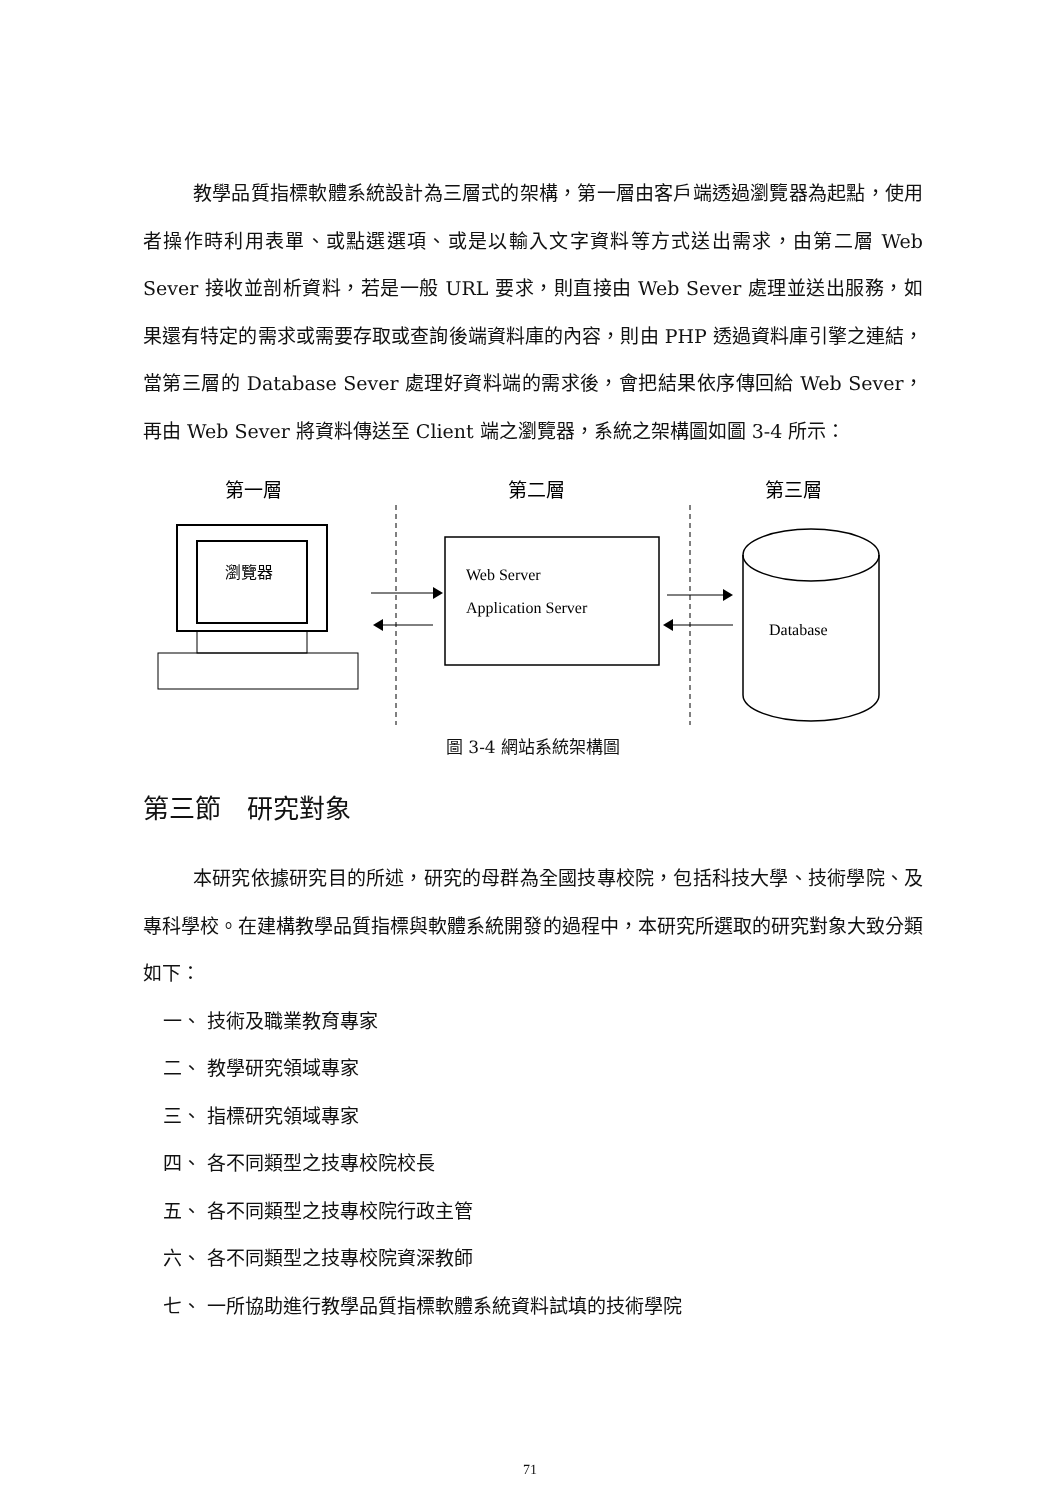教學品質指標軟體系統設計為三層式的架構，第一層由客戶端透過瀏覽器為起點，使用者操作時利用表單、或點選選項、或是以輸入文字資料等方式送出需求，由第二層 Web Sever 接收並剖析資料，若是一般 URL 要求，則直接由 Web Sever 處理並送出服務，如果還有特定的需求或需要存取或查詢後端資料庫的內容，則由 PHP 透過資料庫引擎之連結，當第三層的 Database Sever 處理好資料端的需求後，會把結果依序傳回給 Web Sever，再由 Web Sever 將資料傳送至 Client 端之瀏覽器，系統之架構圖如圖 3-4 所示：
第一層
第二層
第三層
瀏覽器
Web Server
Application Server
Database
圖 3-4 網站系統架構圖
第三節　研究對象
本研究依據研究目的所述，研究的母群為全國技專校院，包括科技大學、技術學院、及專科學校。在建構教學品質指標與軟體系統開發的過程中，本研究所選取的研究對象大致分類如下：
一、 技術及職業教育專家
二、 教學研究領域專家
三、 指標研究領域專家
四、 各不同類型之技專校院校長
五、 各不同類型之技專校院行政主管
六、 各不同類型之技專校院資深教師
七、 一所協助進行教學品質指標軟體系統資料試填的技術學院
71